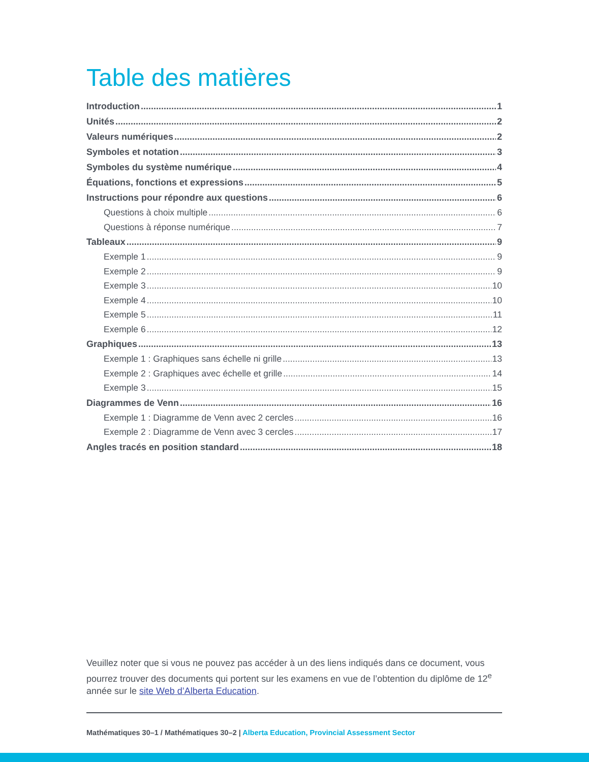Table des matières
Introduction 1
Unités 2
Valeurs numériques 2
Symboles et notation 3
Symboles du système numérique 4
Équations, fonctions et expressions 5
Instructions pour répondre aux questions 6
Questions à choix multiple 6
Questions à réponse numérique 7
Tableaux 9
Exemple 1 9
Exemple 2 9
Exemple 3 10
Exemple 4 10
Exemple 5 11
Exemple 6 12
Graphiques 13
Exemple 1 : Graphiques sans échelle ni grille 13
Exemple 2 : Graphiques avec échelle et grille 14
Exemple 3 15
Diagrammes de Venn 16
Exemple 1 : Diagramme de Venn avec 2 cercles 16
Exemple 2 : Diagramme de Venn avec 3 cercles 17
Angles tracés en position standard 18
Veuillez noter que si vous ne pouvez pas accéder à un des liens indiqués dans ce document, vous pourrez trouver des documents qui portent sur les examens en vue de l’obtention du diplôme de 12<sup>e</sup> année sur le site Web d’Alberta Education.
Mathématiques 30–1 / Mathématiques 30–2 | Alberta Education, Provincial Assessment Sector